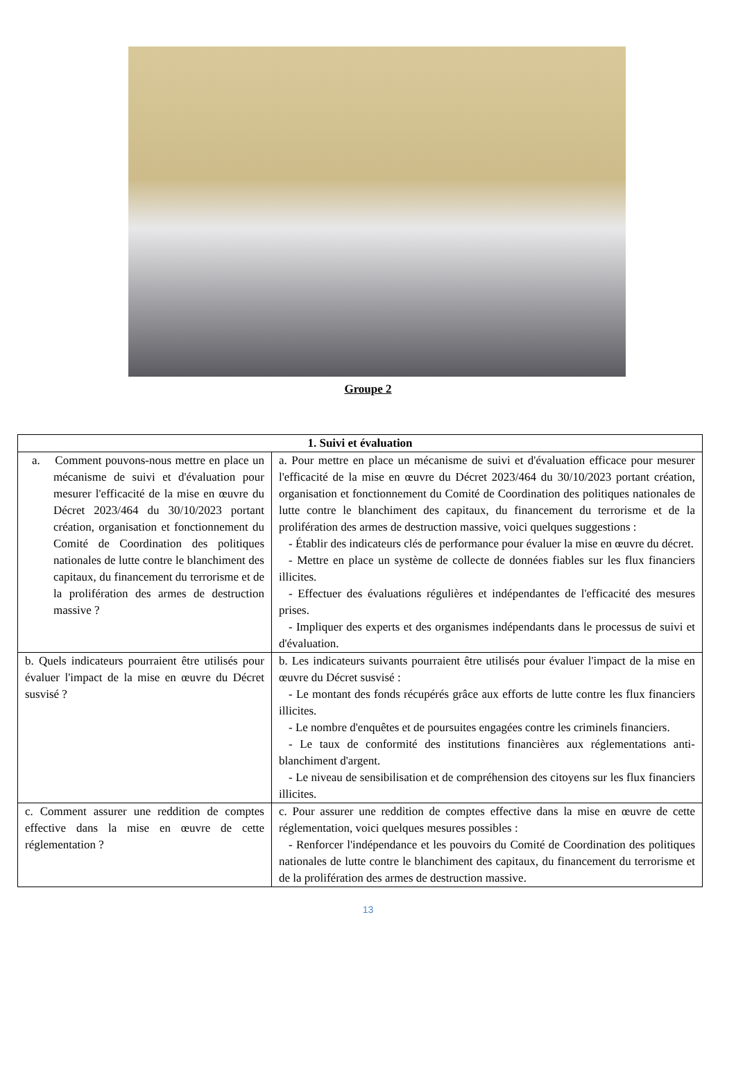Groupe 2
| 1. Suivi et évaluation | |
| --- | --- |
| a. Comment pouvons-nous mettre en place un mécanisme de suivi et d'évaluation pour mesurer l'efficacité de la mise en œuvre du Décret 2023/464 du 30/10/2023 portant création, organisation et fonctionnement du Comité de Coordination des politiques nationales de lutte contre le blanchiment des capitaux, du financement du terrorisme et de la prolifération des armes de destruction massive ? | a. Pour mettre en place un mécanisme de suivi et d'évaluation efficace pour mesurer l'efficacité de la mise en œuvre du Décret 2023/464 du 30/10/2023 portant création, organisation et fonctionnement du Comité de Coordination des politiques nationales de lutte contre le blanchiment des capitaux, du financement du terrorisme et de la prolifération des armes de destruction massive, voici quelques suggestions : - Établir des indicateurs clés de performance pour évaluer la mise en œuvre du décret. - Mettre en place un système de collecte de données fiables sur les flux financiers illicites. - Effectuer des évaluations régulières et indépendantes de l'efficacité des mesures prises. - Impliquer des experts et des organismes indépendants dans le processus de suivi et d'évaluation. |
| b. Quels indicateurs pourraient être utilisés pour évaluer l'impact de la mise en œuvre du Décret susvisé ? | b. Les indicateurs suivants pourraient être utilisés pour évaluer l'impact de la mise en œuvre du Décret susvisé : - Le montant des fonds récupérés grâce aux efforts de lutte contre les flux financiers illicites. - Le nombre d'enquêtes et de poursuites engagées contre les criminels financiers. - Le taux de conformité des institutions financières aux réglementations anti-blanchiment d'argent. - Le niveau de sensibilisation et de compréhension des citoyens sur les flux financiers illicites. |
| c. Comment assurer une reddition de comptes effective dans la mise en œuvre de cette réglementation ? | c. Pour assurer une reddition de comptes effective dans la mise en œuvre de cette réglementation, voici quelques mesures possibles : - Renforcer l'indépendance et les pouvoirs du Comité de Coordination des politiques nationales de lutte contre le blanchiment des capitaux, du financement du terrorisme et de la prolifération des armes de destruction massive. |
13